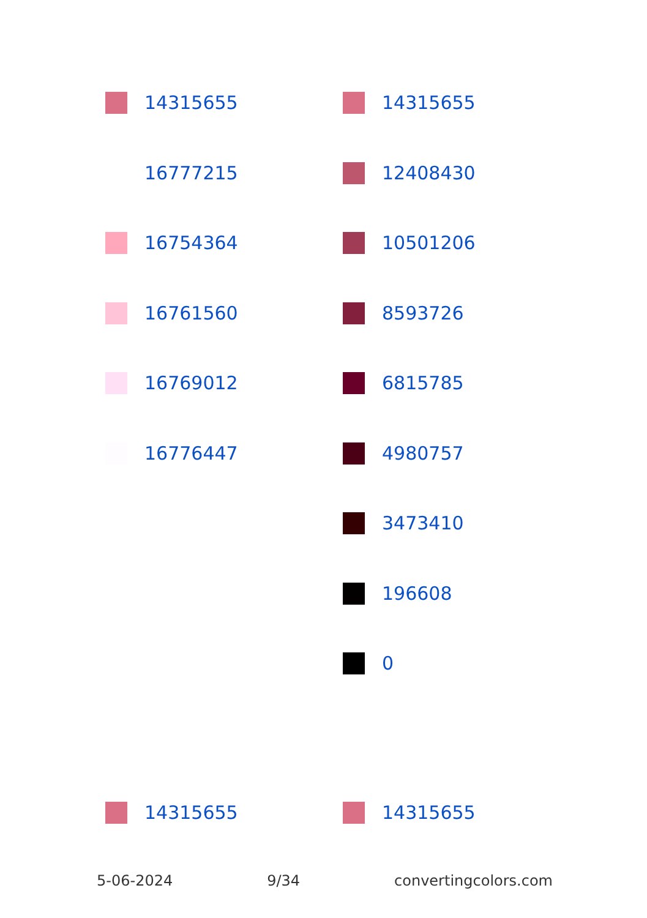14315655
16777215
16754364
16761560
16769012
16776447
14315655
12408430
10501206
8593726
6815785
4980757
3473410
196608
0
14315655 14315655
5-06-2024 9/34 convertingcolors.com